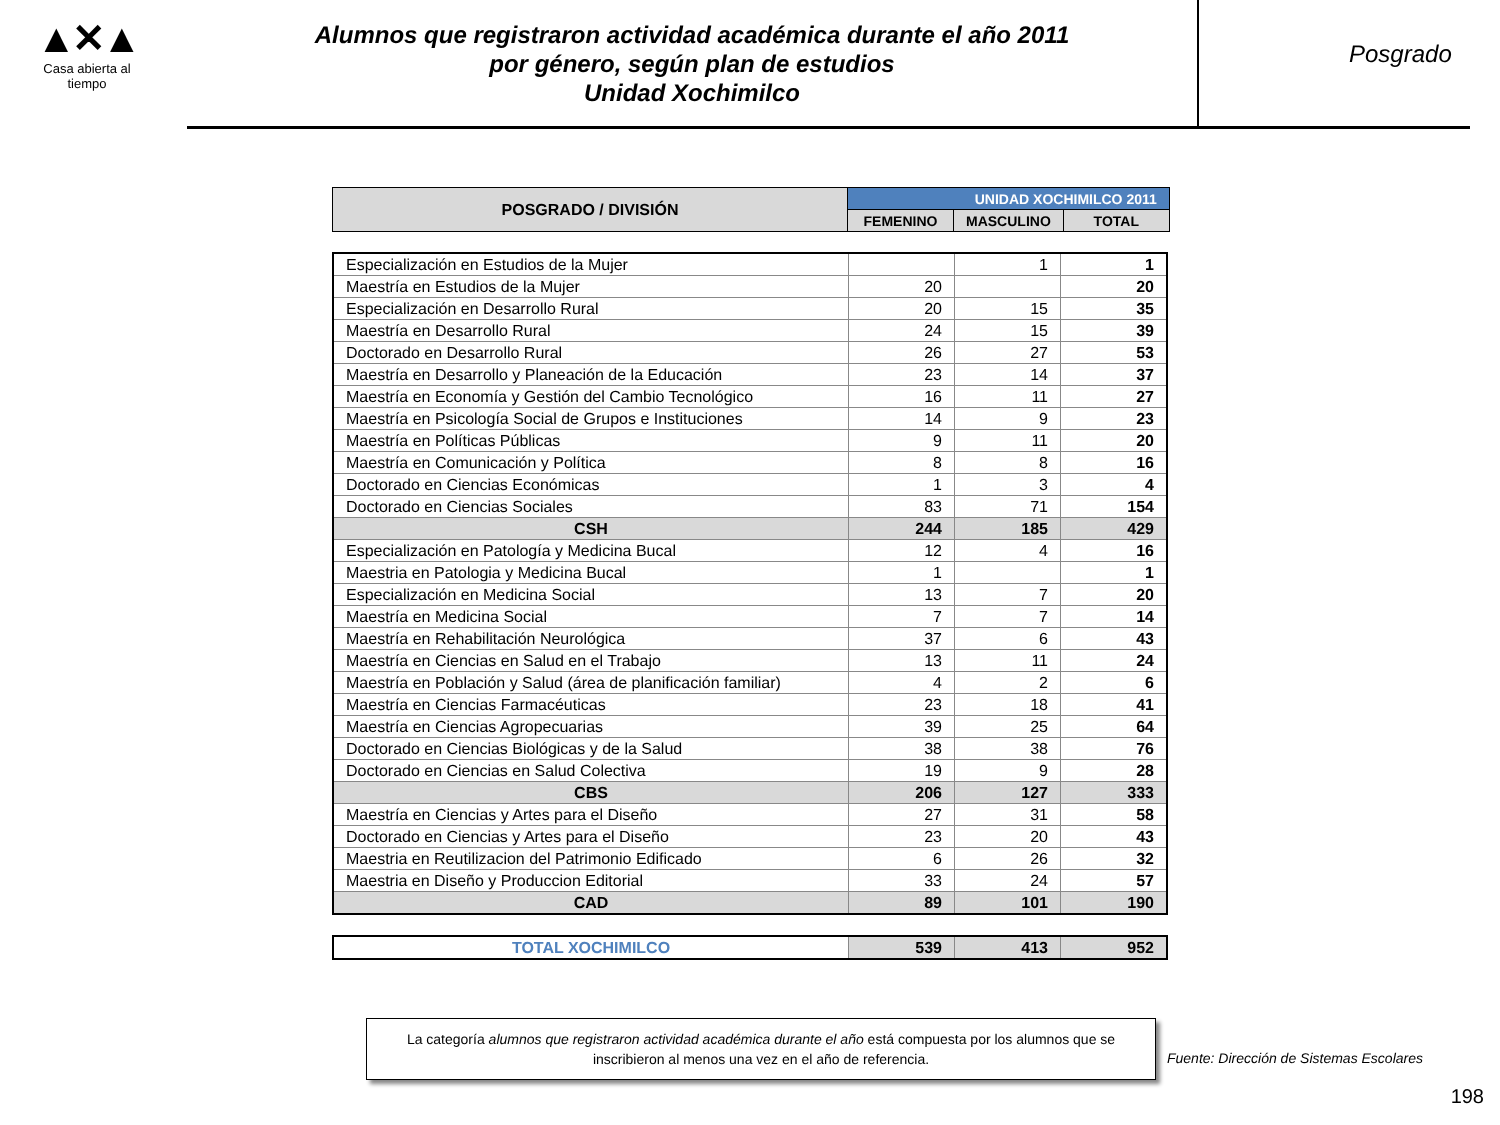▲✕▲
Casa abierta al tiempo
Alumnos que registraron actividad académica durante el año 2011
por género, según plan de estudios
Unidad Xochimilco
Posgrado
| POSGRADO / DIVISIÓN | UNIDAD XOCHIMILCO 2011 | | |
| --- | --- | --- | --- |
| | FEMENINO | MASCULINO | TOTAL |
| Especialización en Estudios de la Mujer | | 1 | 1 |
| Maestría en Estudios de la Mujer | 20 | | 20 |
| Especialización en Desarrollo Rural | 20 | 15 | 35 |
| Maestría en Desarrollo Rural | 24 | 15 | 39 |
| Doctorado en Desarrollo Rural | 26 | 27 | 53 |
| Maestría en Desarrollo y Planeación de la Educación | 23 | 14 | 37 |
| Maestría en Economía y Gestión del Cambio Tecnológico | 16 | 11 | 27 |
| Maestría en Psicología Social de Grupos e Instituciones | 14 | 9 | 23 |
| Maestría en Políticas Públicas | 9 | 11 | 20 |
| Maestría en Comunicación y Política | 8 | 8 | 16 |
| Doctorado en Ciencias Económicas | 1 | 3 | 4 |
| Doctorado en Ciencias Sociales | 83 | 71 | 154 |
| CSH | 244 | 185 | 429 |
| Especialización en Patología y Medicina Bucal | 12 | 4 | 16 |
| Maestria en Patologia y Medicina Bucal | 1 | | 1 |
| Especialización en Medicina Social | 13 | 7 | 20 |
| Maestría en Medicina Social | 7 | 7 | 14 |
| Maestría en Rehabilitación Neurológica | 37 | 6 | 43 |
| Maestría en Ciencias en Salud en el Trabajo | 13 | 11 | 24 |
| Maestría en Población y Salud (área de planificación familiar) | 4 | 2 | 6 |
| Maestría en Ciencias Farmacéuticas | 23 | 18 | 41 |
| Maestría en Ciencias Agropecuarias | 39 | 25 | 64 |
| Doctorado en Ciencias Biológicas y de la Salud | 38 | 38 | 76 |
| Doctorado en Ciencias en Salud Colectiva | 19 | 9 | 28 |
| CBS | 206 | 127 | 333 |
| Maestría en Ciencias y Artes para el Diseño | 27 | 31 | 58 |
| Doctorado en Ciencias y Artes para el Diseño | 23 | 20 | 43 |
| Maestria en Reutilizacion del Patrimonio Edificado | 6 | 26 | 32 |
| Maestria en Diseño y Produccion Editorial | 33 | 24 | 57 |
| CAD | 89 | 101 | 190 |
| TOTAL XOCHIMILCO | 539 | 413 | 952 |
La categoría alumnos que registraron actividad académica durante el año está compuesta por los alumnos que se inscribieron al menos una vez en el año de referencia.
Fuente: Dirección de Sistemas Escolares
198